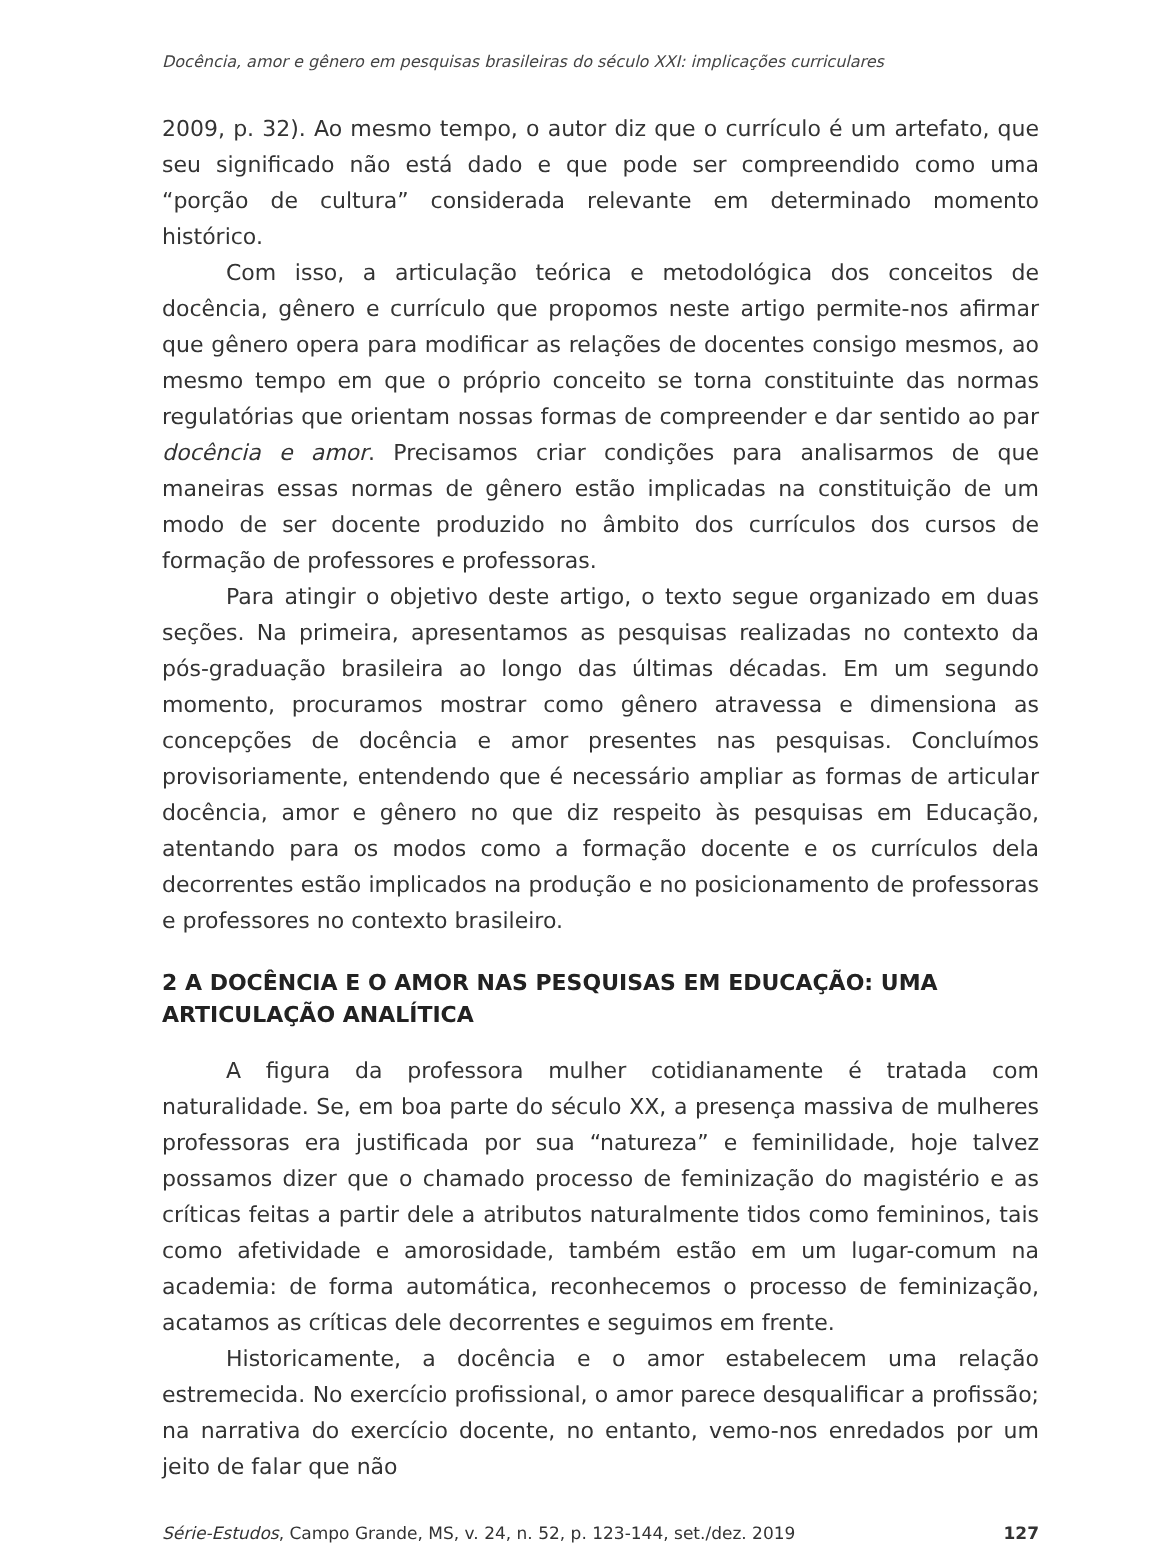Docência, amor e gênero em pesquisas brasileiras do século XXI: implicações curriculares
2009, p. 32). Ao mesmo tempo, o autor diz que o currículo é um artefato, que seu significado não está dado e que pode ser compreendido como uma “porção de cultura” considerada relevante em determinado momento histórico.
Com isso, a articulação teórica e metodológica dos conceitos de docência, gênero e currículo que propomos neste artigo permite-nos afirmar que gênero opera para modificar as relações de docentes consigo mesmos, ao mesmo tempo em que o próprio conceito se torna constituinte das normas regulatórias que orientam nossas formas de compreender e dar sentido ao par docência e amor. Precisamos criar condições para analisarmos de que maneiras essas normas de gênero estão implicadas na constituição de um modo de ser docente produzido no âmbito dos currículos dos cursos de formação de professores e professoras.
Para atingir o objetivo deste artigo, o texto segue organizado em duas seções. Na primeira, apresentamos as pesquisas realizadas no contexto da pós-graduação brasileira ao longo das últimas décadas. Em um segundo momento, procuramos mostrar como gênero atravessa e dimensiona as concepções de docência e amor presentes nas pesquisas. Concluímos provisoriamente, entendendo que é necessário ampliar as formas de articular docência, amor e gênero no que diz respeito às pesquisas em Educação, atentando para os modos como a formação docente e os currículos dela decorrentes estão implicados na produção e no posicionamento de professoras e professores no contexto brasileiro.
2 A DOCÊNCIA E O AMOR NAS PESQUISAS EM EDUCAÇÃO: UMA ARTICULAÇÃO ANALÍTICA
A figura da professora mulher cotidianamente é tratada com naturalidade. Se, em boa parte do século XX, a presença massiva de mulheres professoras era justificada por sua “natureza” e feminilidade, hoje talvez possamos dizer que o chamado processo de feminização do magistério e as críticas feitas a partir dele a atributos naturalmente tidos como femininos, tais como afetividade e amorosidade, também estão em um lugar-comum na academia: de forma automática, reconhecemos o processo de feminização, acatamos as críticas dele decorrentes e seguimos em frente.
Historicamente, a docência e o amor estabelecem uma relação estremecida. No exercício profissional, o amor parece desqualificar a profissão; na narrativa do exercício docente, no entanto, vemo-nos enredados por um jeito de falar que não
Série-Estudos, Campo Grande, MS, v. 24, n. 52, p. 123-144, set./dez. 2019 127